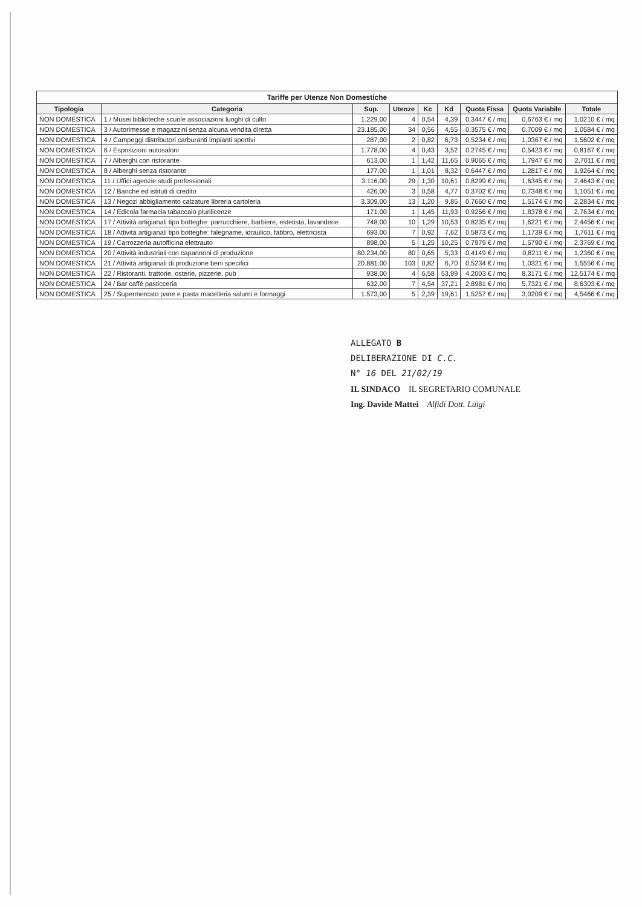Tariffe per Utenze Non Domestiche
| Tipologia | Categoria | Sup. | Utenze | Kc | Kd | Quota Fissa | Quota Variabile | Totale |
| --- | --- | --- | --- | --- | --- | --- | --- | --- |
| NON DOMESTICA | 1 / Musei biblioteche scuole associazioni luoghi di culto | 1.229,00 | 4 | 0,54 | 4,39 | 0,3447 € / mq | 0,6763 € / mq | 1,0210 € / mq |
| NON DOMESTICA | 3 / Autorimesse e magazzini senza alcuna vendita diretta | 23.185,00 | 34 | 0,56 | 4,55 | 0,3575 € / mq | 0,7009 € / mq | 1,0584 € / mq |
| NON DOMESTICA | 4 / Campeggi distributori carburanti impianti sportivi | 287,00 | 2 | 0,82 | 6,73 | 0,5234 € / mq | 1,0367 € / mq | 1,5602 € / mq |
| NON DOMESTICA | 6 / Esposizioni autosaloni | 1.778,00 | 4 | 0,43 | 3,52 | 0,2745 € / mq | 0,5423 € / mq | 0,8167 € / mq |
| NON DOMESTICA | 7 / Alberghi con ristorante | 613,00 | 1 | 1,42 | 11,65 | 0,9065 € / mq | 1,7947 € / mq | 2,7011 € / mq |
| NON DOMESTICA | 8 / Alberghi senza ristorante | 177,00 | 1 | 1,01 | 8,32 | 0,6447 € / mq | 1,2817 € / mq | 1,9264 € / mq |
| NON DOMESTICA | 11 / Uffici agenzie studi professionali | 3.116,00 | 29 | 1,30 | 10,61 | 0,8299 € / mq | 1,6345 € / mq | 2,4643 € / mq |
| NON DOMESTICA | 12 / Banche ed istituti di credito | 426,00 | 3 | 0,58 | 4,77 | 0,3702 € / mq | 0,7348 € / mq | 1,1051 € / mq |
| NON DOMESTICA | 13 / Negozi abbigliamento calzature libreria cartoleria | 3.309,00 | 13 | 1,20 | 9,85 | 0,7660 € / mq | 1,5174 € / mq | 2,2834 € / mq |
| NON DOMESTICA | 14 / Edicola farmacia tabaccaio plurilicenze | 171,00 | 1 | 1,45 | 11,93 | 0,9256 € / mq | 1,8378 € / mq | 2,7634 € / mq |
| NON DOMESTICA | 17 / Attività artigianali tipo botteghe: parrucchiere, barbiere, estetista, lavanderie | 748,00 | 10 | 1,29 | 10,53 | 0,8235 € / mq | 1,6221 € / mq | 2,4456 € / mq |
| NON DOMESTICA | 18 / Attività artigianali tipo botteghe: falegname, idraulico, fabbro, elettricista | 693,00 | 7 | 0,92 | 7,62 | 0,5873 € / mq | 1,1739 € / mq | 1,7611 € / mq |
| NON DOMESTICA | 19 / Carrozzeria autofficina elettrauto | 898,00 | 5 | 1,25 | 10,25 | 0,7979 € / mq | 1,5790 € / mq | 2,3769 € / mq |
| NON DOMESTICA | 20 / Attività industriali con capannoni di produzione | 80.234,00 | 80 | 0,65 | 5,33 | 0,4149 € / mq | 0,8211 € / mq | 1,2360 € / mq |
| NON DOMESTICA | 21 / Attività artigianali di produzione beni specifici | 20.881,00 | 103 | 0,82 | 6,70 | 0,5234 € / mq | 1,0321 € / mq | 1,5556 € / mq |
| NON DOMESTICA | 22 / Ristoranti, trattorie, osterie, pizzerie, pub | 938,00 | 4 | 6,58 | 53,99 | 4,2003 € / mq | 8,3171 € / mq | 12,5174 € / mq |
| NON DOMESTICA | 24 / Bar caffè pasticceria | 632,00 | 7 | 4,54 | 37,21 | 2,8981 € / mq | 5,7321 € / mq | 8,6303 € / mq |
| NON DOMESTICA | 25 / Supermercato pane e pasta macelleria salumi e formaggi | 1.573,00 | 5 | 2,39 | 19,61 | 1,5257 € / mq | 3,0209 € / mq | 4,5466 € / mq |
ALLEGATO B
DELIBERAZIONE DI C.C.
N° 16 DEL 21/02/19
IL SINDACO IL SEGRETARIO COMUNALE
Ing. Davide Mattei Alfidi Dott. Luigi